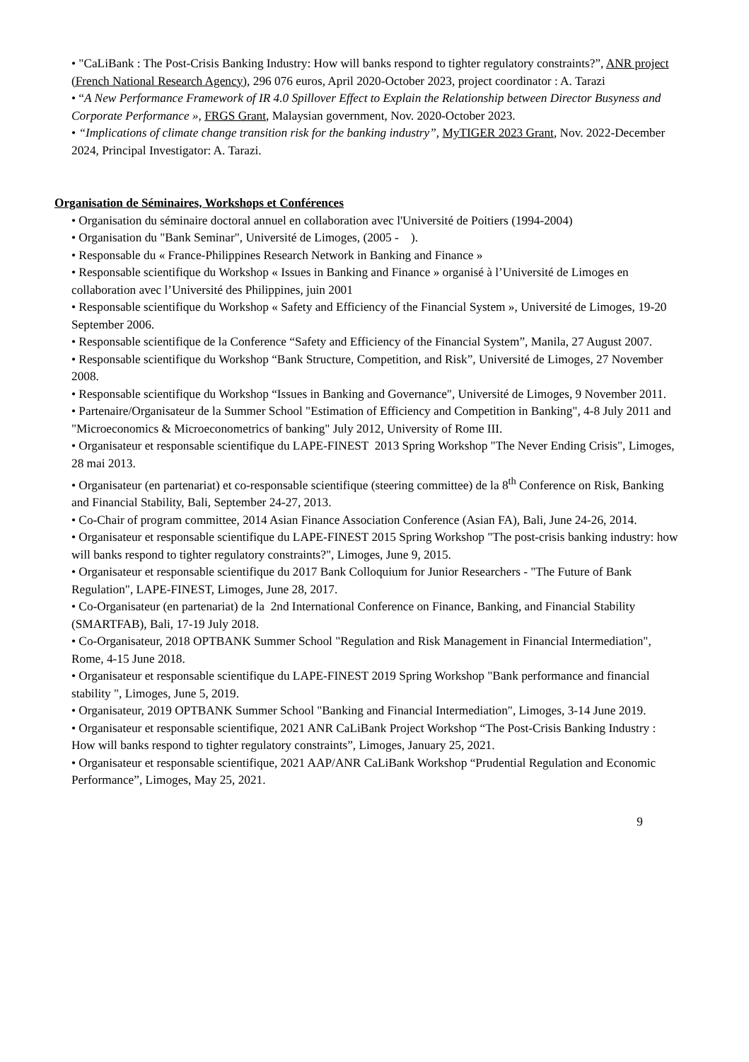• "CaLiBank : The Post-Crisis Banking Industry: How will banks respond to tighter regulatory constraints?”, ANR project (French National Research Agency), 296 076 euros, April 2020-October 2023, project coordinator : A. Tarazi
• “A New Performance Framework of IR 4.0 Spillover Effect to Explain the Relationship between Director Busyness and Corporate Performance », FRGS Grant, Malaysian government, Nov. 2020-October 2023.
• “Implications of climate change transition risk for the banking industry”, MyTIGER 2023 Grant, Nov. 2022-December 2024, Principal Investigator: A. Tarazi.
Organisation de Séminaires, Workshops et Conférences
• Organisation du séminaire doctoral annuel en collaboration avec l'Université de Poitiers (1994-2004)
• Organisation du "Bank Seminar", Université de Limoges, (2005 - ).
• Responsable du « France-Philippines Research Network in Banking and Finance »
• Responsable scientifique du Workshop « Issues in Banking and Finance » organisé à l’Université de Limoges en collaboration avec l’Université des Philippines, juin 2001
• Responsable scientifique du Workshop « Safety and Efficiency of the Financial System », Université de Limoges, 19-20 September 2006.
• Responsable scientifique de la Conference “Safety and Efficiency of the Financial System”, Manila, 27 August 2007.
• Responsable scientifique du Workshop “Bank Structure, Competition, and Risk”, Université de Limoges, 27 November 2008.
• Responsable scientifique du Workshop “Issues in Banking and Governance", Université de Limoges, 9 November 2011.
• Partenaire/Organisateur de la Summer School "Estimation of Efficiency and Competition in Banking", 4-8 July 2011 and "Microeconomics & Microeconometrics of banking" July 2012, University of Rome III.
• Organisateur et responsable scientifique du LAPE-FINEST 2013 Spring Workshop "The Never Ending Crisis", Limoges, 28 mai 2013.
• Organisateur (en partenariat) et co-responsable scientifique (steering committee) de la 8<sup>th</sup> Conference on Risk, Banking and Financial Stability, Bali, September 24-27, 2013.
• Co-Chair of program committee, 2014 Asian Finance Association Conference (Asian FA), Bali, June 24-26, 2014.
• Organisateur et responsable scientifique du LAPE-FINEST 2015 Spring Workshop "The post-crisis banking industry: how will banks respond to tighter regulatory constraints?", Limoges, June 9, 2015.
• Organisateur et responsable scientifique du 2017 Bank Colloquium for Junior Researchers - "The Future of Bank Regulation", LAPE-FINEST, Limoges, June 28, 2017.
• Co-Organisateur (en partenariat) de la 2nd International Conference on Finance, Banking, and Financial Stability (SMARTFAB), Bali, 17-19 July 2018.
• Co-Organisateur, 2018 OPTBANK Summer School "Regulation and Risk Management in Financial Intermediation", Rome, 4-15 June 2018.
• Organisateur et responsable scientifique du LAPE-FINEST 2019 Spring Workshop "Bank performance and financial stability ", Limoges, June 5, 2019.
• Organisateur, 2019 OPTBANK Summer School "Banking and Financial Intermediation", Limoges, 3-14 June 2019.
• Organisateur et responsable scientifique, 2021 ANR CaLiBank Project Workshop “The Post-Crisis Banking Industry : How will banks respond to tighter regulatory constraints”, Limoges, January 25, 2021.
• Organisateur et responsable scientifique, 2021 AAP/ANR CaLiBank Workshop “Prudential Regulation and Economic Performance”, Limoges, May 25, 2021.
9